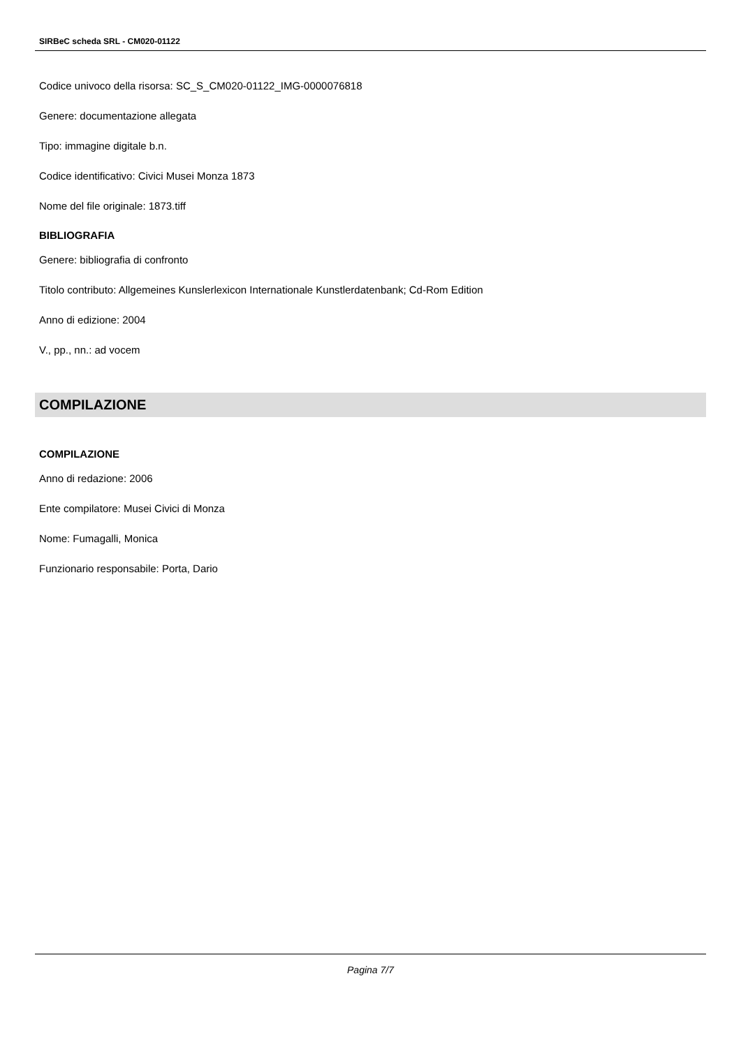SIRBeC scheda SRL - CM020-01122
Codice univoco della risorsa: SC_S_CM020-01122_IMG-0000076818
Genere: documentazione allegata
Tipo: immagine digitale b.n.
Codice identificativo: Civici Musei Monza 1873
Nome del file originale: 1873.tiff
BIBLIOGRAFIA
Genere: bibliografia di confronto
Titolo contributo: Allgemeines Kunslerlexicon Internationale Kunstlerdatenbank; Cd-Rom Edition
Anno di edizione: 2004
V., pp., nn.: ad vocem
COMPILAZIONE
COMPILAZIONE
Anno di redazione: 2006
Ente compilatore: Musei Civici di Monza
Nome: Fumagalli, Monica
Funzionario responsabile: Porta, Dario
Pagina 7/7